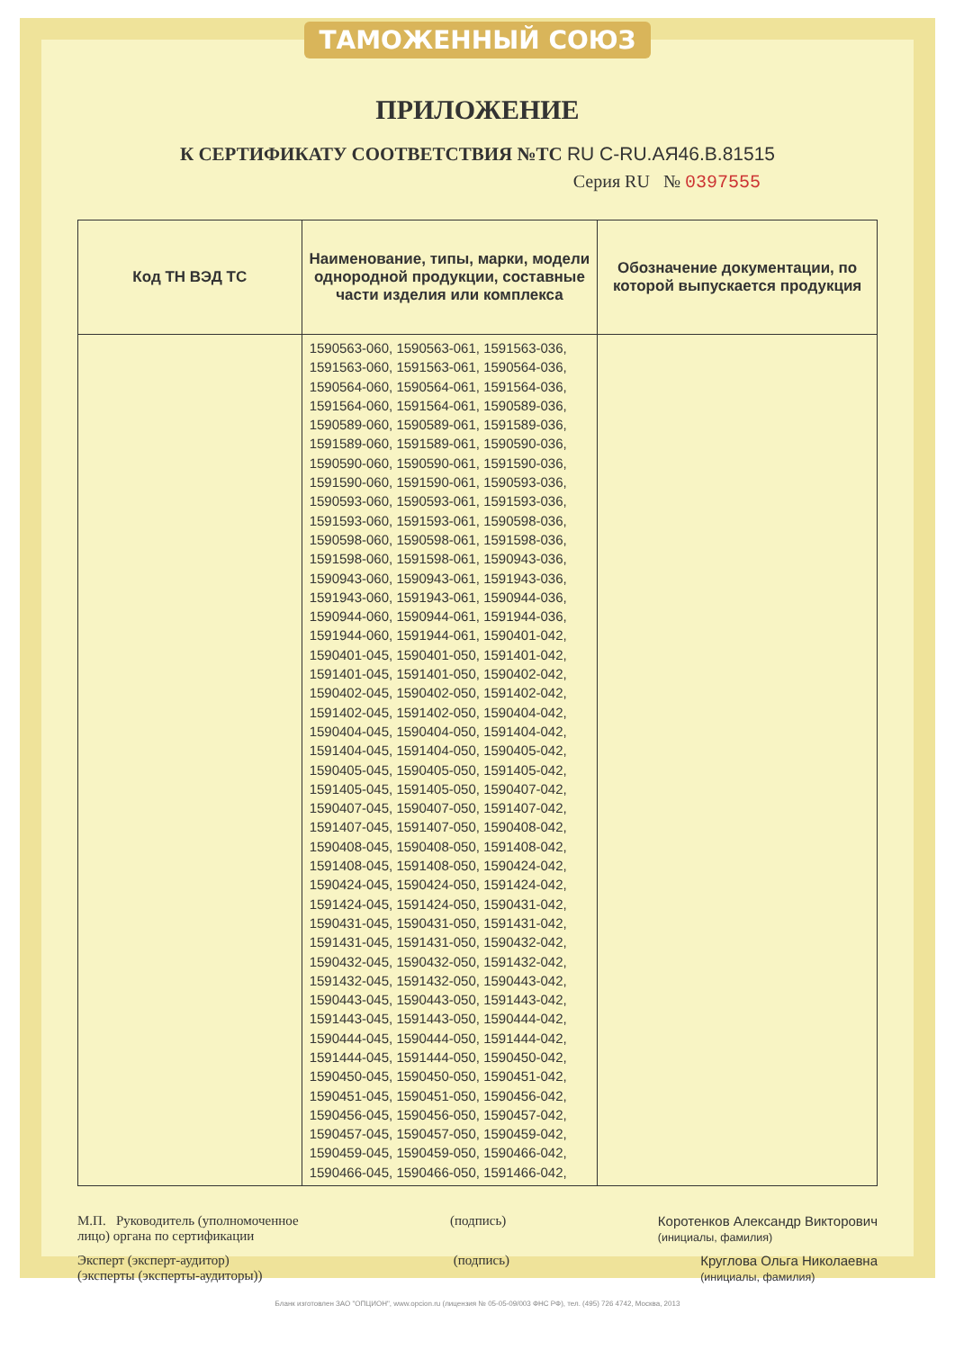ТАМОЖЕННЫЙ СОЮЗ
ПРИЛОЖЕНИЕ
К СЕРТИФИКАТУ СООТВЕТСТВИЯ №ТС RU C-RU.АЯ46.В.81515
Серия RU № 0397555
| Код ТН ВЭД ТС | Наименование, типы, марки, модели однородной продукции, составные части изделия или комплекса | Обозначение документации, по которой выпускается продукция |
| --- | --- | --- |
| | 1590563-060, 1590563-061, 1591563-036, 1591563-060, 1591563-061, 1590564-036, 1590564-060, 1590564-061, 1591564-036, 1591564-060, 1591564-061, 1590589-036, 1590589-060, 1590589-061, 1591589-036, 1591589-060, 1591589-061, 1590590-036, 1590590-060, 1590590-061, 1591590-036, 1591590-060, 1591590-061, 1590593-036, 1590593-060, 1590593-061, 1591593-036, 1591593-060, 1591593-061, 1590598-036, 1590598-060, 1590598-061, 1591598-036, 1591598-060, 1591598-061, 1590943-036, 1590943-060, 1590943-061, 1591943-036, 1591943-060, 1591943-061, 1590944-036, 1590944-060, 1590944-061, 1591944-036, 1591944-060, 1591944-061, 1590401-042, 1590401-045, 1590401-050, 1591401-042, 1591401-045, 1591401-050, 1590402-042, 1590402-045, 1590402-050, 1591402-042, 1591402-045, 1591402-050, 1590404-042, 1590404-045, 1590404-050, 1591404-042, 1591404-045, 1591404-050, 1590405-042, 1590405-045, 1590405-050, 1591405-042, 1591405-045, 1591405-050, 1590407-042, 1590407-045, 1590407-050, 1591407-042, 1591407-045, 1591407-050, 1590408-042, 1590408-045, 1590408-050, 1591408-042, 1591408-045, 1591408-050, 1590424-042, 1590424-045, 1590424-050, 1591424-042, 1591424-045, 1591424-050, 1590431-042, 1590431-045, 1590431-050, 1591431-042, 1591431-045, 1591431-050, 1590432-042, 1590432-045, 1590432-050, 1591432-042, 1591432-045, 1591432-050, 1590443-042, 1590443-045, 1590443-050, 1591443-042, 1591443-045, 1591443-050, 1590444-042, 1590444-045, 1590444-050, 1591444-042, 1591444-045, 1591444-050, 1590450-042, 1590450-045, 1590450-050, 1590451-042, 1590451-045, 1590451-050, 1590456-042, 1590456-045, 1590456-050, 1590457-042, 1590457-045, 1590457-050, 1590459-042, 1590459-045, 1590459-050, 1590466-042, 1590466-045, 1590466-050, 1591466-042, | |
М.П. Руководитель (уполномоченное
лицо) органа по сертификации
(подпись) Коротенков Александр Викторович
(инициалы, фамилия)
Эксперт (эксперт-аудитор)
(эксперты (эксперты-аудиторы))
(подпись) Круглова Ольга Николаевна
(инициалы, фамилия)
Бланк изготовлен ЗАО "ОПЦИОН", www.opcion.ru (лицензия № 05-05-09/003 ФНС РФ), тел. (495) 726 4742, Москва, 2013